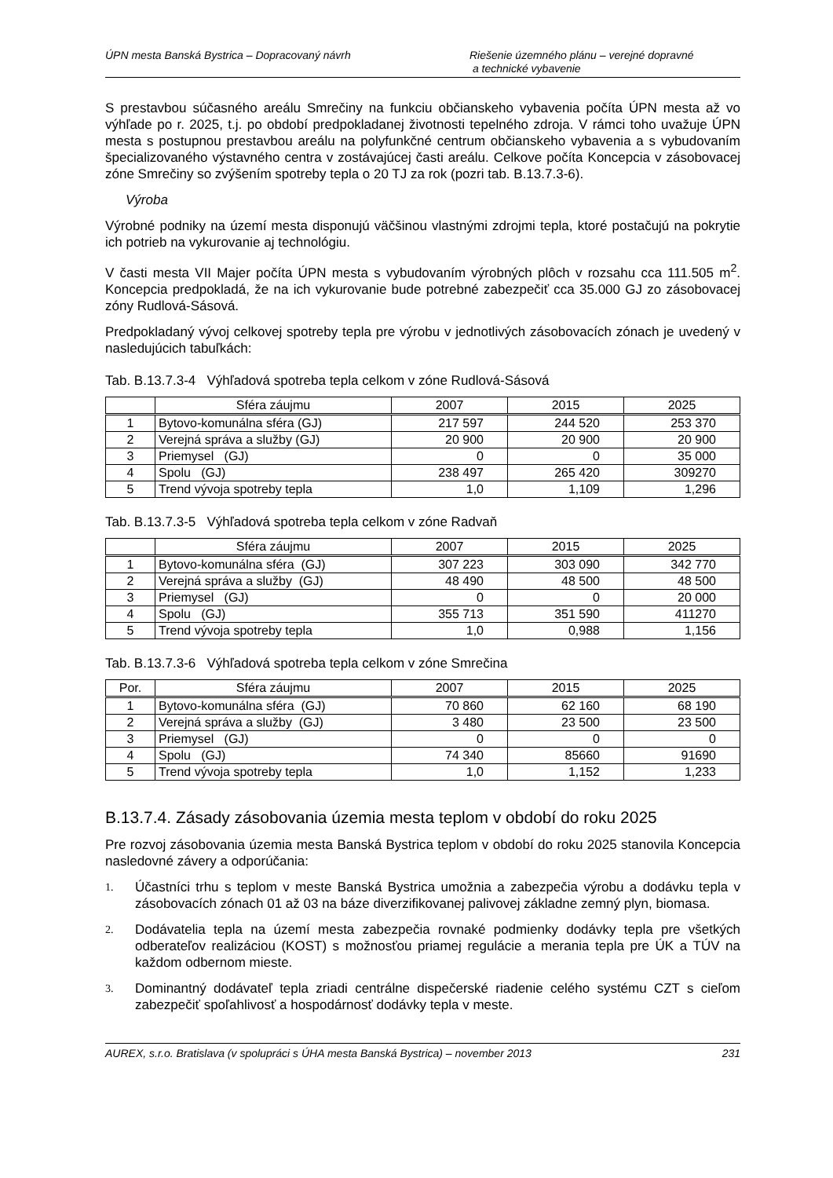ÚPN mesta Banská Bystrica – Dopracovaný návrh
Riešenie územného plánu – verejné dopravné
a technické vybavenie
S prestavbou súčasného areálu Smrečiny na funkciu občianskeho vybavenia počíta ÚPN mesta až vo výhľade po r. 2025, t.j. po období predpokladanej životnosti tepelného zdroja. V rámci toho uvažuje ÚPN mesta s postupnou prestavbou areálu na polyfunkčné centrum občianskeho vybavenia a s vybudovaním špecializovaného výstavného centra v zostávajúcej časti areálu. Celkove počíta Koncepcia v zásobovacej zóne Smrečiny so zvýšením spotreby tepla o 20 TJ za rok (pozri tab. B.13.7.3-6).
Výroba
Výrobné podniky na území mesta disponujú väčšinou vlastnými zdrojmi tepla, ktoré postačujú na pokrytie ich potrieb na vykurovanie aj technológiu.
V časti mesta VII Majer počíta ÚPN mesta s vybudovaním výrobných plôch v rozsahu cca 111.505 m<sup>2</sup>. Koncepcia predpokladá, že na ich vykurovanie bude potrebné zabezpečiť cca 35.000 GJ zo zásobovacej zóny Rudlová-Sásová.
Predpokladaný vývoj celkovej spotreby tepla pre výrobu v jednotlivých zásobovacích zónach je uvedený v nasledujúcich tabuľkách:
Tab. B.13.7.3-4 Výhľadová spotreba tepla celkom v zóne Rudlová-Sásová
| | Sféra záujmu | 2007 | 2015 | 2025 |
| --- | --- | --- | --- | --- |
| 1 | Bytovo-komunálna sféra (GJ) | 217 597 | 244 520 | 253 370 |
| 2 | Verejná správa a služby (GJ) | 20 900 | 20 900 | 20 900 |
| 3 | Priemysel (GJ) | 0 | 0 | 35 000 |
| 4 | Spolu (GJ) | 238 497 | 265 420 | 309270 |
| 5 | Trend vývoja spotreby tepla | 1,0 | 1,109 | 1,296 |
Tab. B.13.7.3-5 Výhľadová spotreba tepla celkom v zóne Radvaň
| | Sféra záujmu | 2007 | 2015 | 2025 |
| --- | --- | --- | --- | --- |
| 1 | Bytovo-komunálna sféra (GJ) | 307 223 | 303 090 | 342 770 |
| 2 | Verejná správa a služby (GJ) | 48 490 | 48 500 | 48 500 |
| 3 | Priemysel (GJ) | 0 | 0 | 20 000 |
| 4 | Spolu (GJ) | 355 713 | 351 590 | 411270 |
| 5 | Trend vývoja spotreby tepla | 1,0 | 0,988 | 1,156 |
Tab. B.13.7.3-6 Výhľadová spotreba tepla celkom v zóne Smrečina
| Por. | Sféra záujmu | 2007 | 2015 | 2025 |
| --- | --- | --- | --- | --- |
| 1 | Bytovo-komunálna sféra (GJ) | 70 860 | 62 160 | 68 190 |
| 2 | Verejná správa a služby (GJ) | 3 480 | 23 500 | 23 500 |
| 3 | Priemysel (GJ) | 0 | 0 | 0 |
| 4 | Spolu (GJ) | 74 340 | 85660 | 91690 |
| 5 | Trend vývoja spotreby tepla | 1,0 | 1,152 | 1,233 |
B.13.7.4. Zásady zásobovania územia mesta teplom v období do roku 2025
Pre rozvoj zásobovania územia mesta Banská Bystrica teplom v období do roku 2025 stanovila Koncepcia nasledovné závery a odporúčania:
1. Účastníci trhu s teplom v meste Banská Bystrica umožnia a zabezpečia výrobu a dodávku tepla v zásobovacích zónach 01 až 03 na báze diverzifikovanej palivovej základne zemný plyn, biomasa.
2. Dodávatelia tepla na území mesta zabezpečia rovnaké podmienky dodávky tepla pre všetkých odberateľov realizáciou (KOST) s možnosťou priamej regulácie a merania tepla pre ÚK a TÚV na každom odbernom mieste.
3. Dominantný dodávateľ tepla zriadi centrálne dispečerské riadenie celého systému CZT s cieľom zabezpečiť spoľahlivosť a hospodárnosť dodávky tepla v meste.
AUREX, s.r.o. Bratislava (v spolupráci s ÚHA mesta Banská Bystrica) – november 2013 231